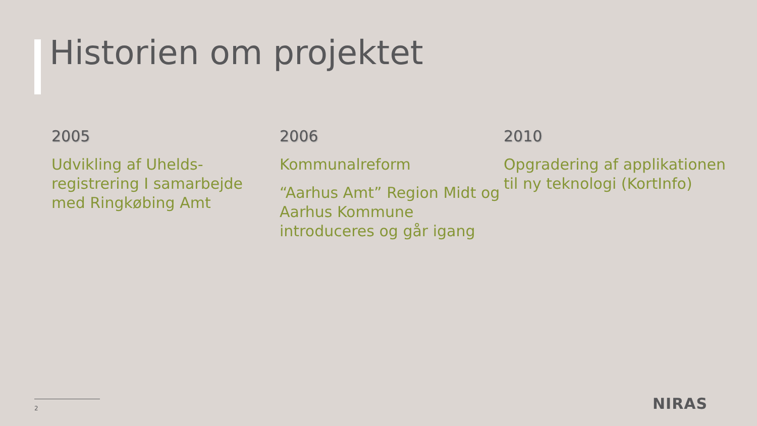Historien om projektet
2005
Udvikling af Uhelds-registrering I samarbejde med Ringkøbing Amt
2006
Kommunalreform
“Aarhus Amt” Region Midt og Aarhus Kommune introduceres og går igang
2010
Opgradering af applikationen til ny teknologi (KortInfo)
2 NIRAS